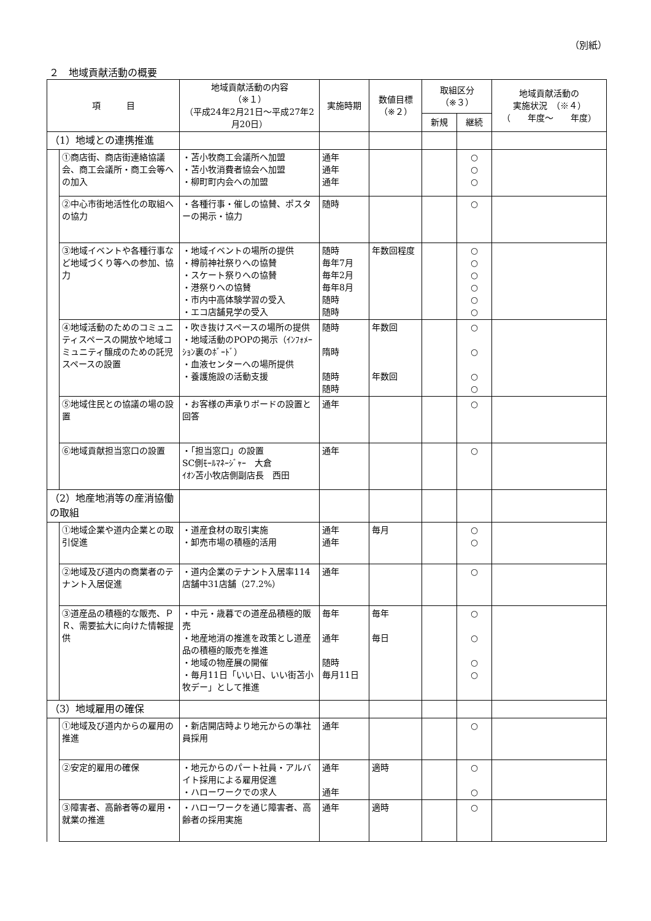（別紙）
２　地域貢献活動の概要
| 項 目 | | 地域貢献活動の内容 （※１） （平成24年2月21日～平成27年2月20日） | 実施時期 | 数値目標 （※２） | 取組区分 （※３） | | 地域貢献活動の 実施状況 （※４） （ 年度～ 年度） |
| --- | --- | --- | --- | --- | --- | --- | --- |
| | | | | | 新規 | 継続 | |
| （1）地域との連携推進 | | | | | | | |
| | ①商店街、商店街連絡協議会、商工会議所・商工会等への加入 | ・苫小牧商工会議所へ加盟 ・苫小牧消費者協会へ加盟 ・柳町町内会への加盟 | 通年 通年 通年 | | | ○ ○ ○ | |
| | ②中心市街地活性化の取組への協力 | ・各種行事・催しの協賛、ポスターの掲示・協力 | 随時 | | | ○ | |
| | ③地域イベントや各種行事など地域づくり等への参加、協力 | ・地域イベントの場所の提供 ・樽前神社祭りへの協賛 ・スケート祭りへの協賛 ・港祭りへの協賛 ・市内中高体験学習の受入 ・エコ店舗見学の受入 | 随時 毎年7月 毎年2月 毎年8月 随時 随時 | 年数回程度 | | ○ ○ ○ ○ ○ ○ | |
| | ④地域活動のためのコミュニティスペースの開放や地域コミュニティ醸成のための託児スペースの設置 | ・吹き抜けスペースの場所の提供 ・地域活動のPOPの掲示（ｲﾝﾌｫﾒｰｼｮﾝ裏のﾎﾞｰﾄﾞ） ・血液センターへの場所提供 ・養護施設の活動支援 | 随時 隋時 随時 随時 | 年数回 年数回 | | ○ ○ ○ ○ | |
| | ⑤地域住民との協議の場の設置 | ・お客様の声承りボードの設置と回答 | 通年 | | | ○ | |
| | ⑥地域貢献担当窓口の設置 | ・「担当窓口」の設置 SC側ﾓｰﾙﾏﾈｰｼﾞｬｰ 大倉 ｲｵﾝ苫小牧店側副店長 西田 | 通年 | | | ○ | |
| （2）地産地消等の産消協働の取組 | | | | | | | |
| | ①地域企業や道内企業との取引促進 | ・道産食材の取引実施 ・卸売市場の積極的活用 | 通年 通年 | 毎月 | | ○ ○ | |
| | ②地域及び道内の商業者のテナント入居促進 | ・道内企業のテナント入居率114店舗中31店舗（27.2%） | 通年 | | | ○ | |
| | ③道産品の積極的な販売、ＰＲ、需要拡大に向けた情報提供 | ・中元・歳暮での道産品積極的販売 ・地産地消の推進を政策とし道産品の積極的販売を推進 ・地域の物産展の開催 ・毎月11日「いい日、いい街苫小牧デー」として推進 | 毎年 通年 随時 毎月11日 | 毎年 毎日 | | ○ ○ ○ ○ | |
| （3）地域雇用の確保 | | | | | | | |
| | ①地域及び道内からの雇用の推進 | ・新店開店時より地元からの準社員採用 | 通年 | | | ○ | |
| | ②安定的雇用の確保 | ・地元からのパート社員・アルバイト採用による雇用促進 ・ハローワークでの求人 | 通年 通年 | 適時 | | ○ ○ | |
| | ③障害者、高齢者等の雇用・就業の推進 | ・ハローワークを通じ障害者、高齢者の採用実施 | 通年 | 適時 | | ○ | |